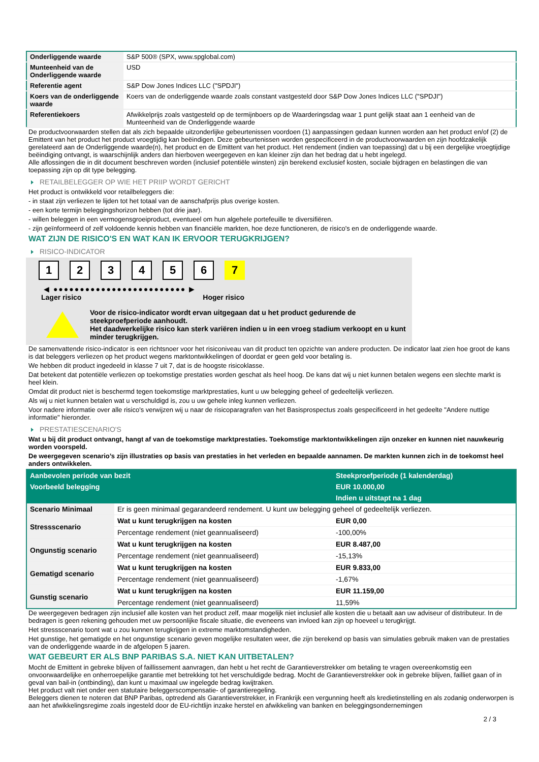| Onderliggende waarde | S&P 500® (SPX, www.spglobal.com) |
| Munteenheid van de Onderliggende waarde | USD |
| Referentie agent | S&P Dow Jones Indices LLC ("SPDJI") |
| Koers van de onderliggende waarde | Koers van de onderliggende waarde zoals constant vastgesteld door S&P Dow Jones Indices LLC ("SPDJI") |
| Referentiekoers | Afwikkelprijs zoals vastgesteld op de termijnboers op de Waarderingsdag waar 1 punt gelijk staat aan 1 eenheid van de Munteenheid van de Onderliggende waarde |
De productvoorwaarden stellen dat als zich bepaalde uitzonderlijke gebeurtenissen voordoen (1) aanpassingen gedaan kunnen worden aan het product en/of (2) de Emittent van het product het product vroegtijdig kan beëindigen. Deze gebeurtenissen worden gespecificeerd in de productvoorwaarden en zijn hoofdzakelijk gerelateerd aan de Onderliggende waarde(n), het product en de Emittent van het product. Het rendement (indien van toepassing) dat u bij een dergelijke vroegtijdige beëindiging ontvangt, is waarschijnlijk anders dan hierboven weergegeven en kan kleiner zijn dan het bedrag dat u hebt ingelegd.
Alle aflossingen die in dit document beschreven worden (inclusief potentiële winsten) zijn berekend exclusief kosten, sociale bijdragen en belastingen die van toepassing zijn op dit type belegging.
RETAILBELEGGER OP WIE HET PRIIP WORDT GERICHT
Het product is ontwikkeld voor retailbeleggers die:
- in staat zijn verliezen te lijden tot het totaal van de aanschafprijs plus overige kosten.
- een korte termijn beleggingshorizon hebben (tot drie jaar).
- willen beleggen in een vermogensgroeiproduct, eventueel om hun algehele portefeuille te diversifiëren.
- zijn geïnformeerd of zelf voldoende kennis hebben van financiële markten, hoe deze functioneren, de risico's en de onderliggende waarde.
WAT ZIJN DE RISICO'S EN WAT KAN IK ERVOOR TERUGKRIJGEN?
RISICO-INDICATOR
1 2 3 4 5 6 7
◀ ●●●●●●●●●●●●●●●●●●●●●●●●● ▶
Lager risico Hoger risico
Voor de risico-indicator wordt ervan uitgegaan dat u het product gedurende de steekproefperiode aanhoudt.
Het daadwerkelijke risico kan sterk variëren indien u in een vroeg stadium verkoopt en u kunt minder terugkrijgen.
De samenvattende risico-indicator is een richtsnoer voor het risiconiveau van dit product ten opzichte van andere producten. De indicator laat zien hoe groot de kans is dat beleggers verliezen op het product wegens marktontwikkelingen of doordat er geen geld voor betaling is.
We hebben dit product ingedeeld in klasse 7 uit 7, dat is de hoogste risicoklasse.
Dat betekent dat potentiële verliezen op toekomstige prestaties worden geschat als heel hoog. De kans dat wij u niet kunnen betalen wegens een slechte markt is heel klein.
Omdat dit product niet is beschermd tegen toekomstige marktprestaties, kunt u uw belegging geheel of gedeeltelijk verliezen.
Als wij u niet kunnen betalen wat u verschuldigd is, zou u uw gehele inleg kunnen verliezen.
Voor nadere informatie over alle risico's verwijzen wij u naar de risicoparagrafen van het Basisprospectus zoals gespecificeerd in het gedeelte "Andere nuttige informatie" hieronder.
PRESTATIESCENARIO'S
Wat u bij dit product ontvangt, hangt af van de toekomstige marktprestaties. Toekomstige marktontwikkelingen zijn onzeker en kunnen niet nauwkeurig worden voorspeld.
De weergegeven scenario’s zijn illustraties op basis van prestaties in het verleden en bepaalde aannamen. De markten kunnen zich in de toekomst heel anders ontwikkelen.
| Aanbevolen periode van bezit | | Steekproefperiode (1 kalenderdag) |
| --- | --- | --- |
| Voorbeeld belegging | | EUR 10.000,00 |
| | | Indien u uitstapt na 1 dag |
| Scenario Minimaal | Er is geen minimaal gegarandeerd rendement. U kunt uw belegging geheel of gedeeltelijk verliezen. | |
| Stressscenario | Wat u kunt terugkrijgen na kosten | EUR 0,00 |
| | Percentage rendement (niet geannualiseerd) | -100,00% |
| Ongunstig scenario | Wat u kunt terugkrijgen na kosten | EUR 8.487,00 |
| | Percentage rendement (niet geannualiseerd) | -15,13% |
| Gematigd scenario | Wat u kunt terugkrijgen na kosten | EUR 9.833,00 |
| | Percentage rendement (niet geannualiseerd) | -1,67% |
| Gunstig scenario | Wat u kunt terugkrijgen na kosten | EUR 11.159,00 |
| | Percentage rendement (niet geannualiseerd) | 11,59% |
De weergegeven bedragen zijn inclusief alle kosten van het product zelf, maar mogelijk niet inclusief alle kosten die u betaalt aan uw adviseur of distributeur. In de bedragen is geen rekening gehouden met uw persoonlijke fiscale situatie, die eveneens van invloed kan zijn op hoeveel u terugkrijgt.
Het stressscenario toont wat u zou kunnen terugkrijgen in extreme marktomstandigheden.
Het gunstige, het gematigde en het ongunstige scenario geven mogelijke resultaten weer, die zijn berekend op basis van simulaties gebruik maken van de prestaties van de onderliggende waarde in de afgelopen 5 jaaren.
WAT GEBEURT ER ALS BNP PARIBAS S.A. NIET KAN UITBETALEN?
Mocht de Emittent in gebreke blijven of faillissement aanvragen, dan hebt u het recht de Garantieverstrekker om betaling te vragen overeenkomstig een onvoorwaardelijke en onherroepelijke garantie met betrekking tot het verschuldigde bedrag. Mocht de Garantieverstrekker ook in gebreke blijven, failliet gaan of in geval van bail-in (ontbinding), dan kunt u maximaal uw ingelegde bedrag kwijtraken.
Het product valt niet onder een statutaire beleggerscompensatie- of garantieregeling.
Beleggers dienen te noteren dat BNP Paribas, optredend als Garantieverstrekker, in Frankrijk een vergunning heeft als kredietinstelling en als zodanig onderworpen is aan het afwikkelingsregime zoals ingesteld door de EU-richtlijn inzake herstel en afwikkeling van banken en beleggingsondernemingen
2 / 3